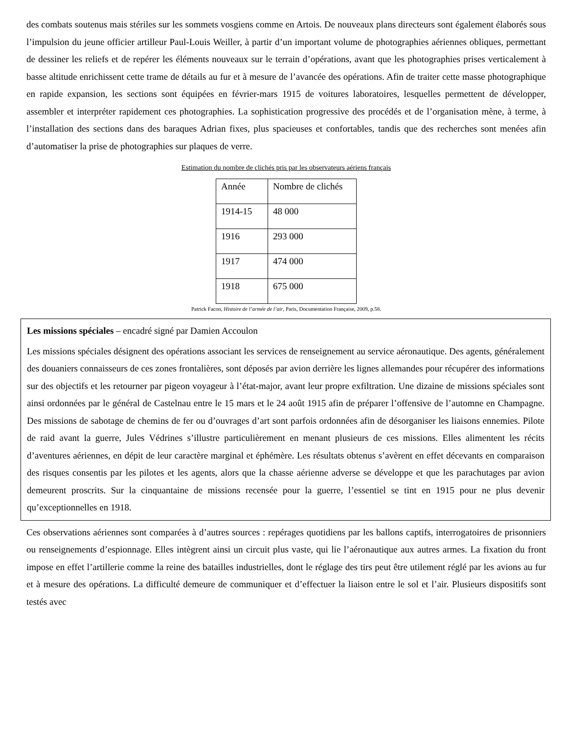des combats soutenus mais stériles sur les sommets vosgiens comme en Artois. De nouveaux plans directeurs sont également élaborés sous l’impulsion du jeune officier artilleur Paul-Louis Weiller, à partir d’un important volume de photographies aériennes obliques, permettant de dessiner les reliefs et de repérer les éléments nouveaux sur le terrain d’opérations, avant que les photographies prises verticalement à basse altitude enrichissent cette trame de détails au fur et à mesure de l’avancée des opérations. Afin de traiter cette masse photographique en rapide expansion, les sections sont équipées en février-mars 1915 de voitures laboratoires, lesquelles permettent de développer, assembler et interpréter rapidement ces photographies. La sophistication progressive des procédés et de l’organisation mène, à terme, à l’installation des sections dans des baraques Adrian fixes, plus spacieuses et confortables, tandis que des recherches sont menées afin d’automatiser la prise de photographies sur plaques de verre.
Estimation du nombre de clichés pris par les observateurs aériens français
| Année | Nombre de clichés |
| 1914-15 | 48 000 |
| 1916 | 293 000 |
| 1917 | 474 000 |
| 1918 | 675 000 |
Patrick Facon, Histoire de l’armée de l’air, Paris, Documentation Française, 2009, p.58.
Les missions spéciales – encadré signé par Damien Accoulon
Les missions spéciales désignent des opérations associant les services de renseignement au service aéronautique. Des agents, généralement des douaniers connaisseurs de ces zones frontalières, sont déposés par avion derrière les lignes allemandes pour récupérer des informations sur des objectifs et les retourner par pigeon voyageur à l’état-major, avant leur propre exfiltration. Une dizaine de missions spéciales sont ainsi ordonnées par le général de Castelnau entre le 15 mars et le 24 août 1915 afin de préparer l’offensive de l’automne en Champagne. Des missions de sabotage de chemins de fer ou d’ouvrages d’art sont parfois ordonnées afin de désorganiser les liaisons ennemies. Pilote de raid avant la guerre, Jules Védrines s’illustre particulièrement en menant plusieurs de ces missions. Elles alimentent les récits d’aventures aériennes, en dépit de leur caractère marginal et éphémère. Les résultats obtenus s’avèrent en effet décevants en comparaison des risques consentis par les pilotes et les agents, alors que la chasse aérienne adverse se développe et que les parachutages par avion demeurent proscrits. Sur la cinquantaine de missions recensée pour la guerre, l’essentiel se tint en 1915 pour ne plus devenir qu’exceptionnelles en 1918.
Ces observations aériennes sont comparées à d’autres sources : repérages quotidiens par les ballons captifs, interrogatoires de prisonniers ou renseignements d’espionnage. Elles intègrent ainsi un circuit plus vaste, qui lie l’aéronautique aux autres armes. La fixation du front impose en effet l’artillerie comme la reine des batailles industrielles, dont le réglage des tirs peut être utilement réglé par les avions au fur et à mesure des opérations. La difficulté demeure de communiquer et d’effectuer la liaison entre le sol et l’air. Plusieurs dispositifs sont testés avec